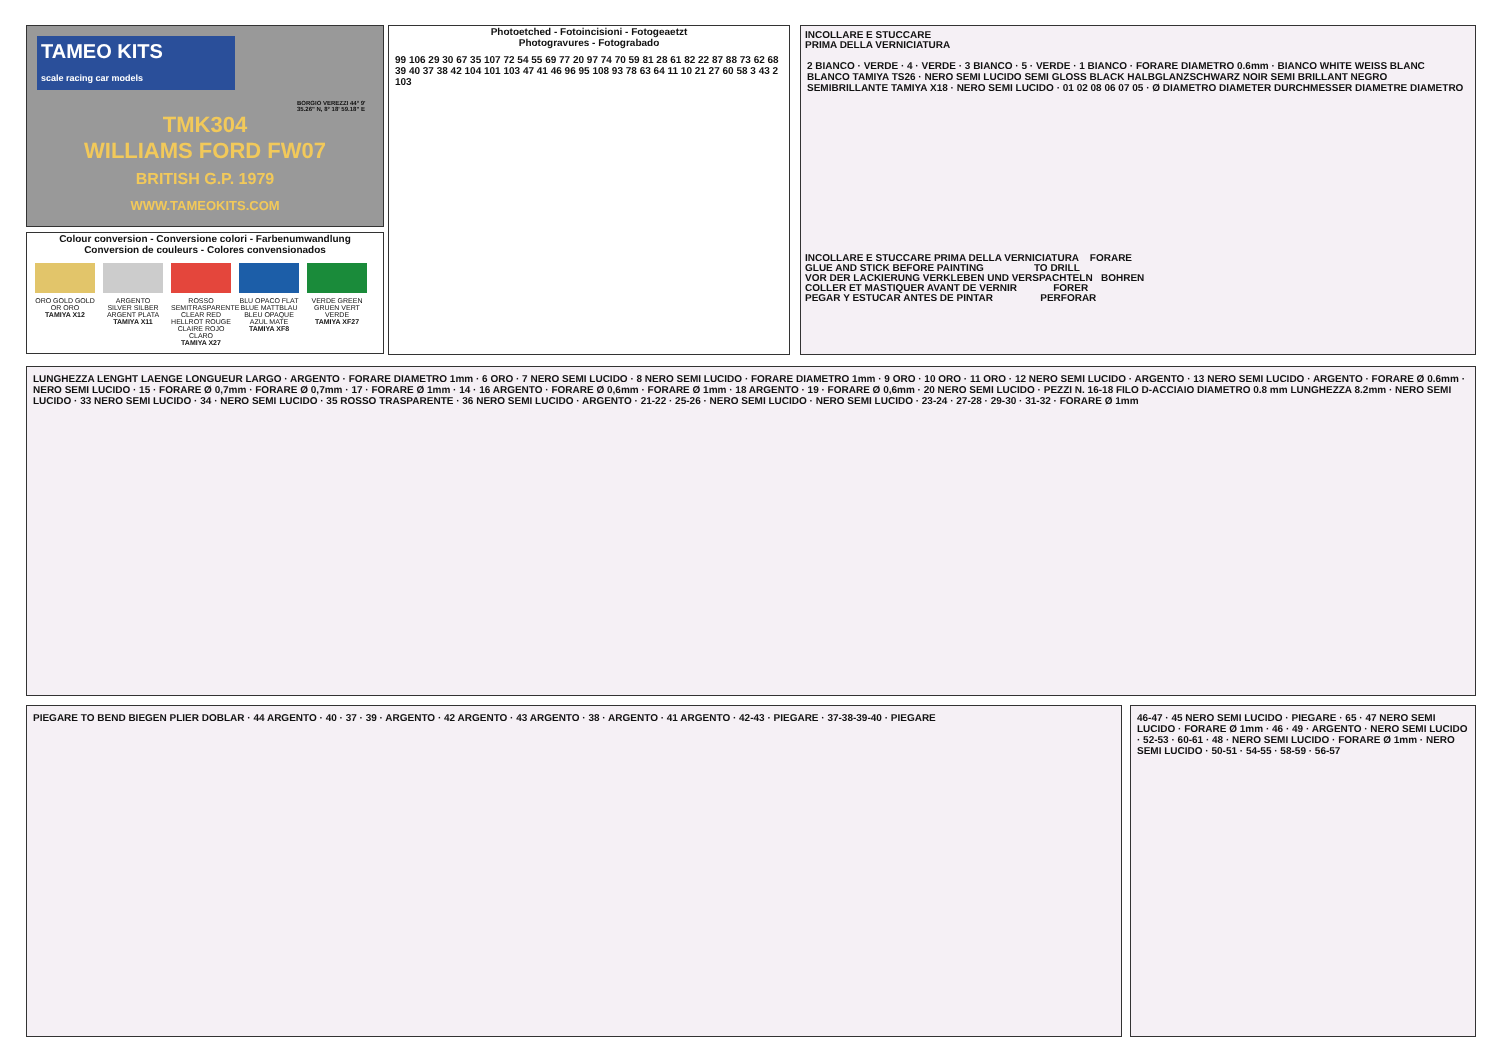TAMEO KITS
scale racing car models
BORGIO VEREZZI 44° 9' 35.26" N, 8° 18' 59.18" E
TMK304
WILLIAMS FORD FW07
BRITISH G.P. 1979
WWW.TAMEOKITS.COM
Colour conversion - Conversione colori - Farbenumwandlung
Conversion de couleurs - Colores convensionados
ORO GOLD GOLD OR ORO
TAMIYA X12
ARGENTO SILVER SILBER ARGENT PLATA
TAMIYA X11
ROSSO SEMITRASPARENTE CLEAR RED HELLROT ROUGE CLAIRE ROJO CLARO
TAMIYA X27
BLU OPACO FLAT BLUE MATTBLAU BLEU OPAQUE AZUL MATE
TAMIYA XF8
VERDE GREEN GRUEN VERT VERDE
TAMIYA XF27
Photoetched - Fotoincisioni - Fotogeaetzt
Photogravures - Fotograbado
99 106 29 30 67 35 107 72 54 55 69 77 20 97 74 70 59 81 28 61 82 22 87 88 73 62 68 39 40 37 38 42 104 101 103 47 41 46 96 95 108 93 78 63 64 11 10 21 27 60 58 3 43 2 103
INCOLLARE E STUCCARE PRIMA DELLA VERNICIATURA
2 BIANCO · VERDE · 4 · VERDE · 3 BIANCO · 5 · VERDE · 1 BIANCO · FORARE DIAMETRO 0.6mm · BIANCO WHITE WEISS BLANC BLANCO TAMIYA TS26 · NERO SEMI LUCIDO SEMI GLOSS BLACK HALBGLANZSCHWARZ NOIR SEMI BRILLANT NEGRO SEMIBRILLANTE TAMIYA X18 · NERO SEMI LUCIDO · 01 02 08 06 07 05 · Ø DIAMETRO DIAMETER DURCHMESSER DIAMETRE DIAMETRO
INCOLLARE E STUCCARE PRIMA DELLA VERNICIATURA FORARE GLUE AND STICK BEFORE PAINTING TO DRILL VOR DER LACKIERUNG VERKLEBEN UND VERSPACHTELN BOHREN COLLER ET MASTIQUER AVANT DE VERNIR FORER PEGAR Y ESTUCAR ANTES DE PINTAR PERFORAR
LUNGHEZZA LENGHT LAENGE LONGUEUR LARGO · ARGENTO · FORARE DIAMETRO 1mm · 6 ORO · 7 NERO SEMI LUCIDO · 8 NERO SEMI LUCIDO · FORARE DIAMETRO 1mm · 9 ORO · 10 ORO · 11 ORO · 12 NERO SEMI LUCIDO · ARGENTO · 13 NERO SEMI LUCIDO · ARGENTO · FORARE Ø 0.6mm · NERO SEMI LUCIDO · 15 · FORARE Ø 0,7mm · FORARE Ø 0,7mm · 17 · FORARE Ø 1mm · 14 · 16 ARGENTO · FORARE Ø 0,6mm · FORARE Ø 1mm · 18 ARGENTO · 19 · FORARE Ø 0,6mm · 20 NERO SEMI LUCIDO · PEZZI N. 16-18 FILO D-ACCIAIO DIAMETRO 0.8 mm LUNGHEZZA 8.2mm · NERO SEMI LUCIDO · 33 NERO SEMI LUCIDO · 34 · NERO SEMI LUCIDO · 35 ROSSO TRASPARENTE · 36 NERO SEMI LUCIDO · ARGENTO · 21-22 · 25-26 · NERO SEMI LUCIDO · NERO SEMI LUCIDO · 23-24 · 27-28 · 29-30 · 31-32 · FORARE Ø 1mm
PIEGARE TO BEND BIEGEN PLIER DOBLAR · 44 ARGENTO · 40 · 37 · 39 · ARGENTO · 42 ARGENTO · 43 ARGENTO · 38 · ARGENTO · 41 ARGENTO · 42-43 · PIEGARE · 37-38-39-40 · PIEGARE
46-47 · 45 NERO SEMI LUCIDO · PIEGARE · 65 · 47 NERO SEMI LUCIDO · FORARE Ø 1mm · 46 · 49 · ARGENTO · NERO SEMI LUCIDO · 52-53 · 60-61 · 48 · NERO SEMI LUCIDO · FORARE Ø 1mm · NERO SEMI LUCIDO · 50-51 · 54-55 · 58-59 · 56-57